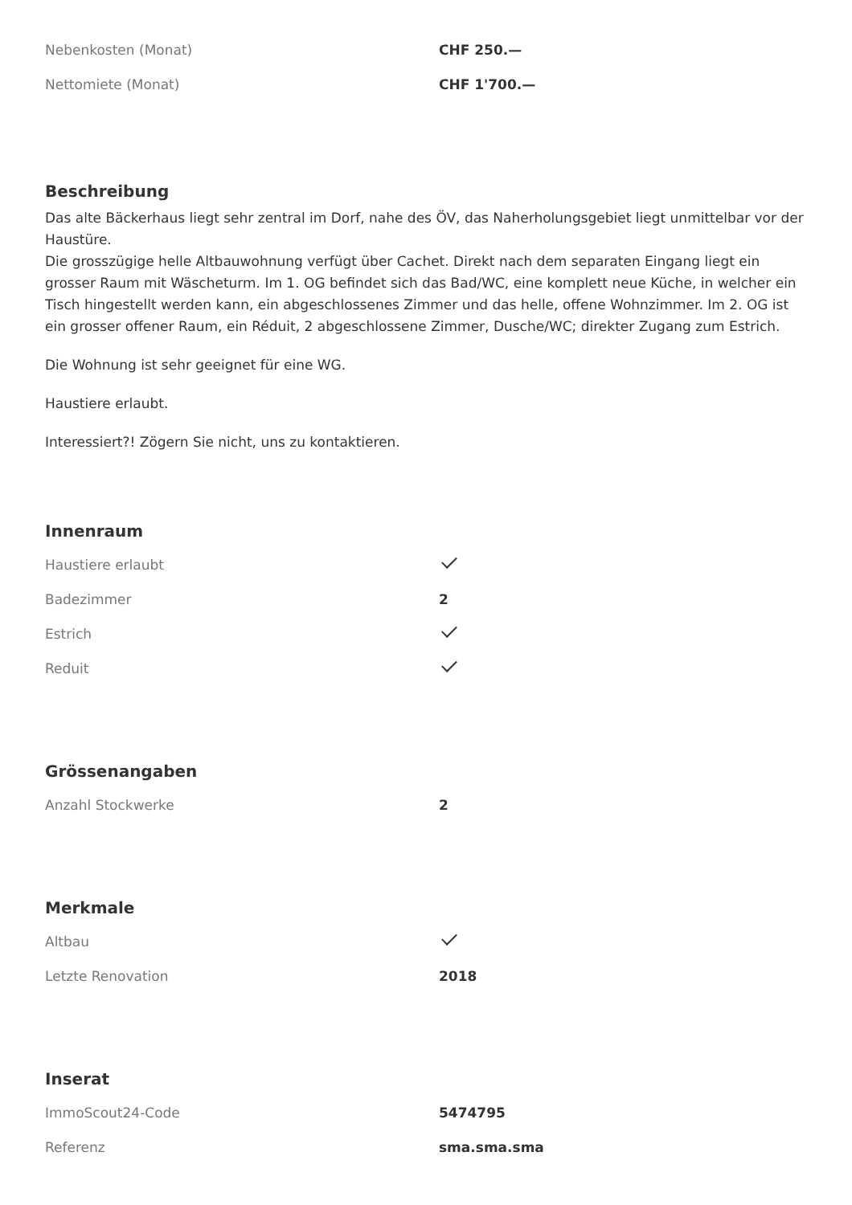| Nebenkosten (Monat) | CHF 250.— |
| Nettomiete (Monat) | CHF 1'700.— |
Beschreibung
Das alte Bäckerhaus liegt sehr zentral im Dorf, nahe des ÖV, das Naherholungsgebiet liegt unmittelbar vor der Haustüre.
Die grosszügige helle Altbauwohnung verfügt über Cachet. Direkt nach dem separaten Eingang liegt ein grosser Raum mit Wäscheturm. Im 1. OG befindet sich das Bad/WC, eine komplett neue Küche, in welcher ein Tisch hingestellt werden kann, ein abgeschlossenes Zimmer und das helle, offene Wohnzimmer. Im 2. OG ist ein grosser offener Raum, ein Réduit, 2 abgeschlossene Zimmer, Dusche/WC; direkter Zugang zum Estrich.
Die Wohnung ist sehr geeignet für eine WG.
Haustiere erlaubt.
Interessiert?! Zögern Sie nicht, uns zu kontaktieren.
Innenraum
| Haustiere erlaubt | |
| Badezimmer | 2 |
| Estrich | |
| Reduit | |
Grössenangaben
| Anzahl Stockwerke | 2 |
Merkmale
| Altbau | |
| Letzte Renovation | 2018 |
Inserat
| ImmoScout24-Code | 5474795 |
| Referenz | sma.sma.sma |